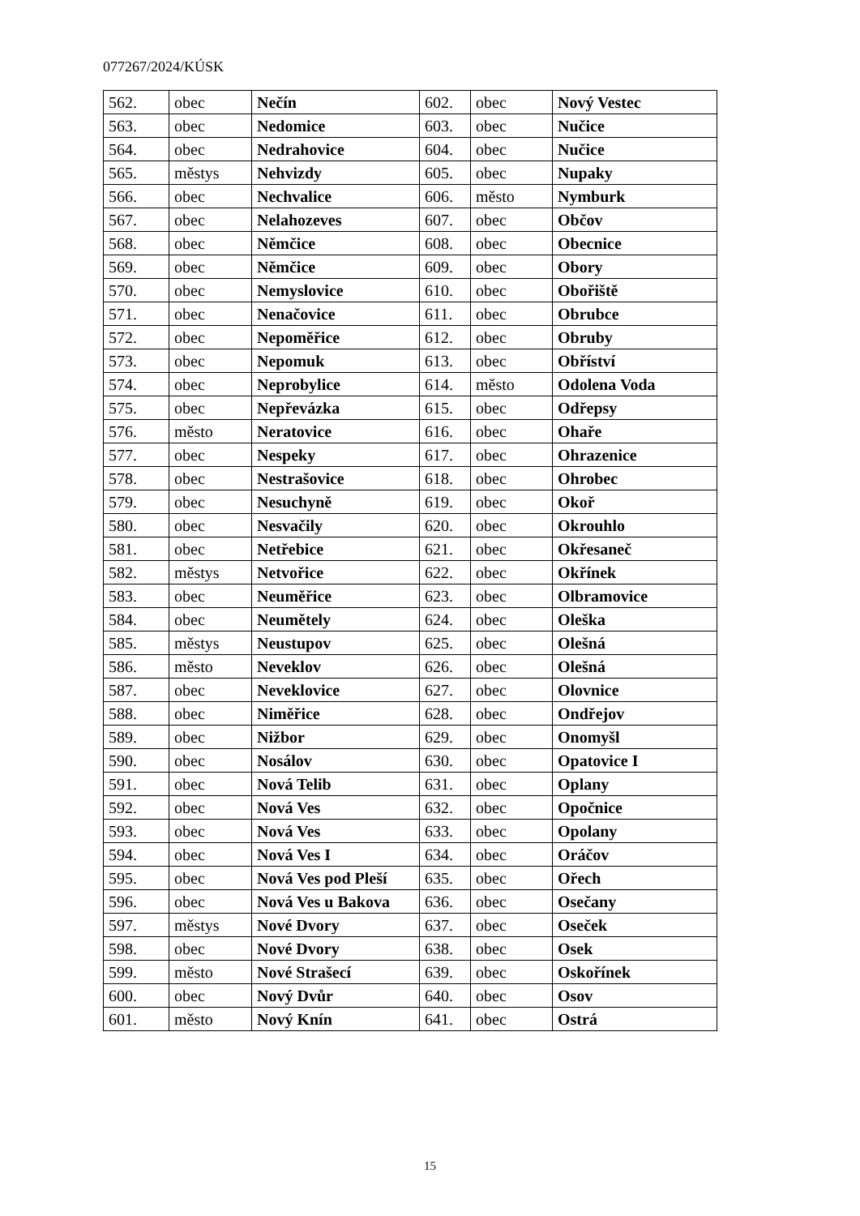077267/2024/KÚSK
| 562. | obec | Nečín | 602. | obec | Nový Vestec |
| 563. | obec | Nedomice | 603. | obec | Nučice |
| 564. | obec | Nedrahovice | 604. | obec | Nučice |
| 565. | městys | Nehvizdy | 605. | obec | Nupaky |
| 566. | obec | Nechvalice | 606. | město | Nymburk |
| 567. | obec | Nelahozeves | 607. | obec | Občov |
| 568. | obec | Němčice | 608. | obec | Obecnice |
| 569. | obec | Němčice | 609. | obec | Obory |
| 570. | obec | Nemyslovice | 610. | obec | Obořiště |
| 571. | obec | Nenačovice | 611. | obec | Obrubce |
| 572. | obec | Nepoměřice | 612. | obec | Obruby |
| 573. | obec | Nepomuk | 613. | obec | Obříství |
| 574. | obec | Neprobylice | 614. | město | Odolena Voda |
| 575. | obec | Nepřevázka | 615. | obec | Odřepsy |
| 576. | město | Neratovice | 616. | obec | Ohaře |
| 577. | obec | Nespeky | 617. | obec | Ohrazenice |
| 578. | obec | Nestrašovice | 618. | obec | Ohrobec |
| 579. | obec | Nesuchyně | 619. | obec | Okoř |
| 580. | obec | Nesvačily | 620. | obec | Okrouhlo |
| 581. | obec | Netřebice | 621. | obec | Okřesaneč |
| 582. | městys | Netvořice | 622. | obec | Okřínek |
| 583. | obec | Neuměřice | 623. | obec | Olbramovice |
| 584. | obec | Neumětely | 624. | obec | Oleška |
| 585. | městys | Neustupov | 625. | obec | Olešná |
| 586. | město | Neveklov | 626. | obec | Olešná |
| 587. | obec | Neveklovice | 627. | obec | Olovnice |
| 588. | obec | Niměřice | 628. | obec | Ondřejov |
| 589. | obec | Nižbor | 629. | obec | Onomyšl |
| 590. | obec | Nosálov | 630. | obec | Opatovice I |
| 591. | obec | Nová Telib | 631. | obec | Oplany |
| 592. | obec | Nová Ves | 632. | obec | Opočnice |
| 593. | obec | Nová Ves | 633. | obec | Opolany |
| 594. | obec | Nová Ves I | 634. | obec | Oráčov |
| 595. | obec | Nová Ves pod Pleší | 635. | obec | Ořech |
| 596. | obec | Nová Ves u Bakova | 636. | obec | Osečany |
| 597. | městys | Nové Dvory | 637. | obec | Oseček |
| 598. | obec | Nové Dvory | 638. | obec | Osek |
| 599. | město | Nové Strašecí | 639. | obec | Oskořínek |
| 600. | obec | Nový Dvůr | 640. | obec | Osov |
| 601. | město | Nový Knín | 641. | obec | Ostrá |
15